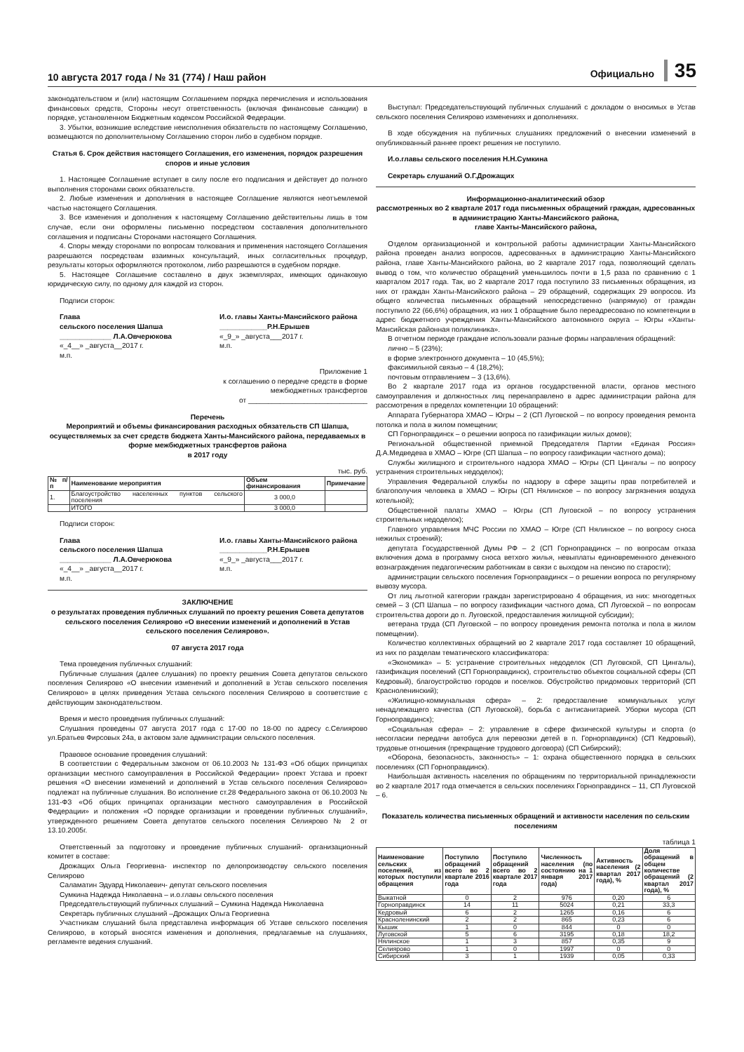10 августа 2017 года / № 31 (774) / Наш район Официально 35
законодательством и (или) настоящим Соглашением порядка перечисления и использования финансовых средств, Стороны несут ответственность (включая финансовые санкции) в порядке, установленном Бюджетным кодексом Российской Федерации.
3. Убытки, возникшие вследствие неисполнения обязательств по настоящему Соглашению, возмещаются по дополнительному Соглашению сторон либо в судебном порядке.
Статья 6. Срок действия настоящего Соглашения, его изменения, порядок разрешения споров и иные условия
1. Настоящее Соглашение вступает в силу после его подписания и действует до полного выполнения сторонами своих обязательств.
2. Любые изменения и дополнения в настоящее Соглашение являются неотъемлемой частью настоящего Соглашения.
3. Все изменения и дополнения к настоящему Соглашению действительны лишь в том случае, если они оформлены письменно посредством составления дополнительного соглашения и подписаны Сторонами настоящего Соглашения.
4. Споры между сторонами по вопросам толкования и применения настоящего Соглашения разрешаются посредствам взаимных консультаций, иных согласительных процедур, результаты которых оформляются протоколом, либо разрешаются в судебном порядке.
5. Настоящее Соглашение составлено в двух экземплярах, имеющих одинаковую юридическую силу, по одному для каждой из сторон.
Подписи сторон:
Глава
сельского поселения Шапша
_____________ Л.А.Овчерюкова
«_4__» _августа__2017 г.
м.п.
И.о. главы Ханты-Мансийского района
____________Р.Н.Ерышев
«_9_» _августа___2017 г.
м.п.
Приложение 1
к соглашению о передаче средств в форме
межбюджетных трансфертов
от ______________________________
Перечень
Мероприятий и объемы финансирования расходных обязательств СП Шапша, осуществляемых за счет средств бюджета Ханты-Мансийского района, передаваемых в форме межбюджетных трансфертов района
в 2017 году
тыс. руб.
| № п/п | Наименование мероприятия | Объем финансирования | Примечание |
| --- | --- | --- | --- |
| 1. | Благоустройство населенных пунктов сельского поселения | 3 000,0 | |
| | ИТОГО | 3 000,0 | |
Подписи сторон:
Глава
сельского поселения Шапша
_____________ Л.А.Овчерюкова
«_4__» _августа__2017 г.
м.п.
И.о. главы Ханты-Мансийского района
____________Р.Н.Ерышев
«_9_» _августа___2017 г.
м.п.
ЗАКЛЮЧЕНИЕ
о результатах проведения публичных слушаний по проекту решения Совета депутатов сельского поселения Селиярово «О внесении изменений и дополнений в Устав сельского поселения Селиярово».
07 августа 2017 года
Тема проведения публичных слушаний:
Публичные слушания (далее слушания) по проекту решения Совета депутатов сельского поселения Селиярово «О внесении изменений и дополнений в Устав сельского поселения Селиярово» в целях приведения Устава сельского поселения Селиярово в соответствие с действующим законодательством.
Время и место проведения публичных слушаний:
Слушания проведены 07 августа 2017 года с 17-00 по 18-00 по адресу с.Селиярово ул.Братьев Фирсовых 24а, в актовом зале администрации сельского поселения.
Правовое основание проведения слушаний:
В соответствии с Федеральным законом от 06.10.2003 № 131-ФЗ «Об общих принципах организации местного самоуправления в Российской Федерации» проект Устава и проект решения «О внесении изменений и дополнений в Устав сельского поселения Селиярово» подлежат на публичные слушания. Во исполнение ст.28 Федерального закона от 06.10.2003 № 131-ФЗ «Об общих принципах организации местного самоуправления в Российской Федерации» и положения «О порядке организации и проведении публичных слушаний», утвержденного решением Совета депутатов сельского поселения Селиярово № 2 от 13.10.2005г.
Ответственный за подготовку и проведение публичных слушаний- организационный комитет в составе:
Дрожащих Ольга Георгиевна- инспектор по делопроизводству сельского поселения Селиярово
Саламатин Эдуард Николаевич- депутат сельского поселения
Сумкина Надежда Николаевна – и.о.главы сельского поселения
Председательствующий публичных слушаний – Сумкина Надежда Николаевна
Секретарь публичных слушаний –Дрожащих Ольга Георгиевна
Участникам слушаний была представлена информация об Уставе сельского поселения Селиярово, в который вносятся изменения и дополнения, предлагаемые на слушаниях, регламенте ведения слушаний.
Выступал: Председательствующий публичных слушаний с докладом о вносимых в Устав сельского поселения Селиярово изменениях и дополнениях.
В ходе обсуждения на публичных слушаниях предложений о внесении изменений в опубликованный раннее проект решения не поступило.
И.о.главы сельского поселения Н.Н.Сумкина
Секретарь слушаний О.Г.Дрожащих
Информационно-аналитический обзор
рассмотренных во 2 квартале 2017 года письменных обращений граждан, адресованных в администрацию Ханты-Мансийского района,
главе Ханты-Мансийского района,
Отделом организационной и контрольной работы администрации Ханты-Мансийского района проведен анализ вопросов, адресованных в администрацию Ханты-Мансийского района, главе Ханты-Мансийского района, во 2 квартале 2017 года, позволяющий сделать вывод о том, что количество обращений уменьшилось почти в 1,5 раза по сравнению с 1 кварталом 2017 года. Так, во 2 квартале 2017 года поступило 33 письменных обращения, из них от граждан Ханты-Мансийского района – 29 обращений, содержащих 29 вопросов. Из общего количества письменных обращений непосредственно (напрямую) от граждан поступило 22 (66,6%) обращения, из них 1 обращение было переадресовано по компетенции в адрес бюджетного учреждения Ханты-Мансийского автономного округа – Югры «Ханты-Мансийская районная поликлиника».
В отчетном периоде граждане использовали разные формы направления обращений:
лично – 5 (23%);
в форме электронного документа – 10 (45,5%);
факсимильной связью – 4 (18,2%);
почтовым отправлением – 3 (13,6%).
Во 2 квартале 2017 года из органов государственной власти, органов местного самоуправления и должностных лиц перенаправлено в адрес администрации района для рассмотрения в пределах компетенции 10 обращений:
Аппарата Губернатора ХМАО – Югры – 2 (СП Луговской – по вопросу проведения ремонта потолка и пола в жилом помещении;
СП Горноправдинск – о решении вопроса по газификации жилых домов);
Региональной общественной приемной Председателя Партии «Единая Россия» Д.А.Медведева в ХМАО – Югре (СП Шапша – по вопросу газификации частного дома);
Службы жилищного и строительного надзора ХМАО – Югры (СП Цингалы – по вопросу устранения строительных недоделок);
Управления Федеральной службы по надзору в сфере защиты прав потребителей и благополучия человека в ХМАО – Югры (СП Нялинское – по вопросу загрязнения воздуха котельной);
Общественной палаты ХМАО – Югры (СП Луговской – по вопросу устранения строительных недоделок);
Главного управления МЧС России по ХМАО – Югре (СП Нялинское – по вопросу сноса нежилых строений);
депутата Государственной Думы РФ – 2 (СП Горноправдинск – по вопросам отказа включения дома в программу сноса ветхого жилья, невыплаты единовременного денежного вознаграждения педагогическим работникам в связи с выходом на пенсию по старости);
администрации сельского поселения Горноправдинск – о решении вопроса по регулярному вывозу мусора.
От лиц льготной категории граждан зарегистрировано 4 обращения, из них: многодетных семей – 3 (СП Шапша – по вопросу газификации частного дома, СП Луговской – по вопросам строительства дороги до п. Луговской, предоставления жилищной субсидии);
ветерана труда (СП Луговской – по вопросу проведения ремонта потолка и пола в жилом помещении).
Количество коллективных обращений во 2 квартале 2017 года составляет 10 обращений, из них по разделам тематического классификатора:
«Экономика» – 5: устранение строительных недоделок (СП Луговской, СП Цингалы), газификация поселений (СП Горноправдинск), строительство объектов социальной сферы (СП Кедровый), благоустройство городов и поселков. Обустройство придомовых территорий (СП Красноленинский);
«Жилищно-коммунальная сфера» – 2: предоставление коммунальных услуг ненадлежащего качества (СП Луговской), борьба с антисанитарией. Уборки мусора (СП Горноправдинск);
«Социальная сфера» – 2: управление в сфере физической культуры и спорта (о несогласии передачи автобуса для перевозки детей в п. Горнорпавдинск) (СП Кедровый), трудовые отношения (прекращение трудового договора) (СП Сибирский);
«Оборона, безопасность, законность» – 1: охрана общественного порядка в сельских поселениях (СП Горноправдинск).
Наибольшая активность населения по обращениям по территориальной принадлежности во 2 квартале 2017 года отмечается в сельских поселениях Горноправдинск – 11, СП Луговской – 6.
Показатель количества письменных обращений и активности населения по сельским поселениям
таблица 1
| Наименование сельских поселений, из которых поступили обращения | Поступило обращений всего во 2 квартале 2016 года | Поступило обращений всего во 2 квартале 2017 года | Численность населения (по состоянию на 1 января 2017 года) | Активность населения (2 квартал 2017 года), % | Доля обращений в общем количестве обращений (2 квартал 2017 года), % |
| --- | --- | --- | --- | --- | --- |
| Выкатной | 0 | 2 | 976 | 0,20 | 6 |
| Горноправдинск | 14 | 11 | 5024 | 0,21 | 33,3 |
| Кедровый | 6 | 2 | 1265 | 0,16 | 6 |
| Красноленинский | 2 | 2 | 865 | 0,23 | 6 |
| Кышик | 1 | 0 | 844 | 0 | 0 |
| Луговской | 5 | 6 | 3195 | 0,18 | 18,2 |
| Нялинское | 1 | 3 | 857 | 0,35 | 9 |
| Селиярово | 1 | 0 | 1997 | 0 | 0 |
| Сибирский | 3 | 1 | 1939 | 0,05 | 0,33 |